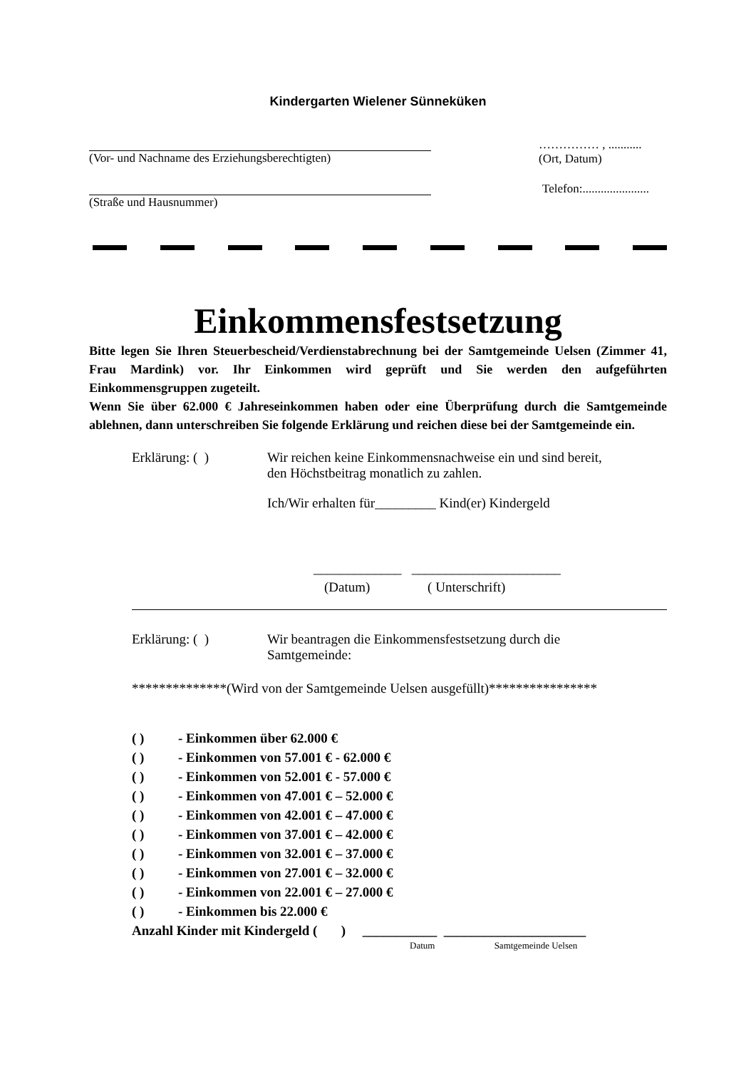Kindergarten Wielener Sünneküken
(Vor- und Nachname des Erziehungsberechtigten)
…………… , ...........
(Ort, Datum)
(Straße und Hausnummer) Telefon:......................
Einkommensfestsetzung
Bitte legen Sie Ihren Steuerbescheid/Verdienstabrechnung bei der Samtgemeinde Uelsen (Zimmer 41, Frau Mardink) vor. Ihr Einkommen wird geprüft und Sie werden den aufgeführten Einkommensgruppen zugeteilt.
Wenn Sie über 62.000 € Jahreseinkommen haben oder eine Überprüfung durch die Samtgemeinde ablehnen, dann unterschreiben Sie folgende Erklärung und reichen diese bei der Samtgemeinde ein.
Erklärung: ( ) Wir reichen keine Einkommensnachweise ein und sind bereit,
den Höchstbeitrag monatlich zu zahlen.
Ich/Wir erhalten für_________ Kind(er) Kindergeld
_____________ ______________________
(Datum) ( Unterschrift)
Erklärung: ( ) Wir beantragen die Einkommensfestsetzung durch die
Samtgemeinde:
**************(Wird von der Samtgemeinde Uelsen ausgefüllt)****************
( ) - Einkommen über 62.000 €
( ) - Einkommen von 57.001 € - 62.000 €
( ) - Einkommen von 52.001 € - 57.000 €
( ) - Einkommen von 47.001 € – 52.000 €
( ) - Einkommen von 42.001 € – 47.000 €
( ) - Einkommen von 37.001 € – 42.000 €
( ) - Einkommen von 32.001 € – 37.000 €
( ) - Einkommen von 27.001 € – 32.000 €
( ) - Einkommen von 22.001 € – 27.000 €
( ) - Einkommen bis 22.000 €
Anzahl Kinder mit Kindergeld ( ) ___________ _____________________
Datum Samtgemeinde Uelsen